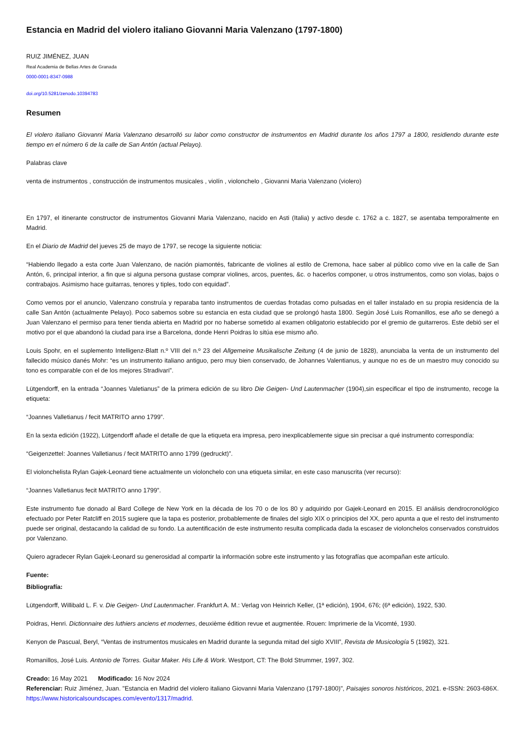Estancia en Madrid del violero italiano Giovanni Maria Valenzano (1797-1800)
RUIZ JIMÉNEZ, JUAN
Real Academia de Bellas Artes de Granada
0000-0001-8347-0988
doi.org/10.5281/zenodo.10394783
Resumen
El violero italiano Giovanni Maria Valenzano desarrolló su labor como constructor de instrumentos en Madrid durante los años 1797 a 1800, residiendo durante este tiempo en el número 6 de la calle de San Antón (actual Pelayo).
Palabras clave
venta de instrumentos , construcción de instrumentos musicales , violín , violonchelo , Giovanni Maria Valenzano (violero)
En 1797, el itinerante constructor de instrumentos Giovanni Maria Valenzano, nacido en Asti (Italia) y activo desde c. 1762 a c. 1827, se asentaba temporalmente en Madrid.
En el Diario de Madrid del jueves 25 de mayo de 1797, se recoge la siguiente noticia:
“Habiendo llegado a esta corte Juan Valenzano, de nación piamontés, fabricante de violines al estilo de Cremona, hace saber al público como vive en la calle de San Antón, 6, principal interior, a fin que si alguna persona gustase comprar violines, arcos, puentes, &c. o hacerlos componer, u otros instrumentos, como son violas, bajos o contrabajos. Asimismo hace guitarras, tenores y tiples, todo con equidad”.
Como vemos por el anuncio, Valenzano construía y reparaba tanto instrumentos de cuerdas frotadas como pulsadas en el taller instalado en su propia residencia de la calle San Antón (actualmente Pelayo). Poco sabemos sobre su estancia en esta ciudad que se prolongó hasta 1800. Según José Luis Romanillos, ese año se denegó a Juan Valenzano el permiso para tener tienda abierta en Madrid por no haberse sometido al examen obligatorio establecido por el gremio de guitarreros. Este debió ser el motivo por el que abandonó la ciudad para irse a Barcelona, donde Henri Poidras lo sitúa ese mismo año.
Louis Spohr, en el suplemento Intelligenz-Blatt n.º VIII del n.º 23 del Allgemeine Musikalische Zeitung (4 de junio de 1828), anunciaba la venta de un instrumento del fallecido músico danés Mohr: “es un instrumento italiano antiguo, pero muy bien conservado, de Johannes Valentianus, y aunque no es de un maestro muy conocido su tono es comparable con el de los mejores Stradivari”.
Lütgendorff, en la entrada “Joannes Valetianus” de la primera edición de su libro Die Geigen- Und Lautenmacher (1904),sin especificar el tipo de instrumento, recoge la etiqueta:
“Joannes Valletianus / fecit MATRITO anno 1799”.
En la sexta edición (1922), Lütgendorff añade el detalle de que la etiqueta era impresa, pero inexplicablemente sigue sin precisar a qué instrumento correspondía:
“Geigenzettel: Joannes Valletianus / fecit MATRITO anno 1799 (gedruckt)”.
El violonchelista Rylan Gajek-Leonard tiene actualmente un violonchelo con una etiqueta similar, en este caso manuscrita (ver recurso):
“Joannes Valletianus fecit MATRITO anno 1799”.
Este instrumento fue donado al Bard College de New York en la década de los 70 o de los 80 y adquirido por Gajek-Leonard en 2015. El análisis dendrocronológico efectuado por Peter Ratcliff en 2015 sugiere que la tapa es posterior, probablemente de finales del siglo XIX o principios del XX, pero apunta a que el resto del instrumento puede ser original, destacando la calidad de su fondo. La autentificación de este instrumento resulta complicada dada la escasez de violonchelos conservados construidos por Valenzano.
Quiero agradecer Rylan Gajek-Leonard su generosidad al compartir la información sobre este instrumento y las fotografías que acompañan este artículo.
Fuente:
Bibliografía:
Lütgendorff, Willibald L. F. v. Die Geigen- Und Lautenmacher. Frankfurt A. M.: Verlag von Heinrich Keller, (1ª edición), 1904, 676; (6ª edición), 1922, 530.
Poidras, Henri. Dictionnaire des luthiers anciens et modernes, deuxième édition revue et augmentée. Rouen: Imprimerie de la Vicomté, 1930.
Kenyon de Pascual, Beryl, “Ventas de instrumentos musicales en Madrid durante la segunda mitad del siglo XVIII”, Revista de Musicología 5 (1982), 321.
Romanillos, José Luis. Antonio de Torres. Guitar Maker. His Life & Work. Westport, CT: The Bold Strummer, 1997, 302.
Creado: 16 May 2021 Modificado: 16 Nov 2024
Referenciar: Ruiz Jiménez, Juan. "Estancia en Madrid del violero italiano Giovanni Maria Valenzano (1797-1800)", Paisajes sonoros históricos, 2021. e-ISSN: 2603-686X. https://www.historicalsoundscapes.com/evento/1317/madrid.